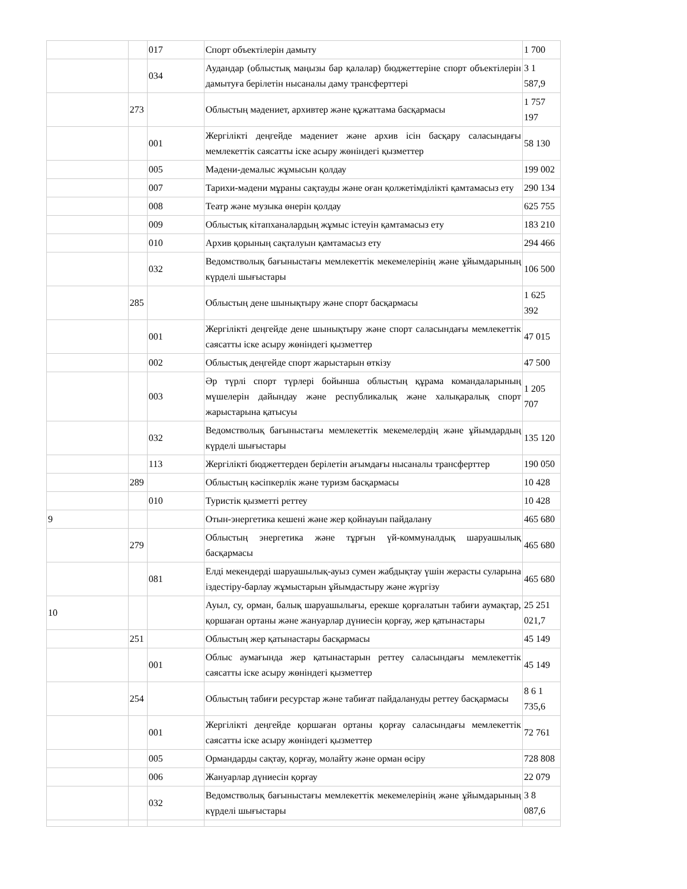| | | 017 | Спорт объектілерін дамыту | 1 700 |
| | | 034 | Аудандар (облыстық маңызы бар қалалар) бюджеттеріне спорт объектілерін дамытуға берілетін нысаналы даму трансферттері | 3 1 587,9 |
| | 273 | | Облыстың мәдениет, архивтер және құжаттама басқармасы | 1 757 197 |
| | | 001 | Жергілікті деңгейде мәдениет және архив ісін басқару саласындағы мемлекеттік саясатты іске асыру жөніндегі қызметтер | 58 130 |
| | | 005 | Мәдени-демалыс жұмысын қолдау | 199 002 |
| | | 007 | Тарихи-мәдени мұраны сақтауды және оған қолжетімділікті қамтамасыз ету | 290 134 |
| | | 008 | Театр және музыка өнерін қолдау | 625 755 |
| | | 009 | Облыстық кітапханалардың жұмыс істеуін қамтамасыз ету | 183 210 |
| | | 010 | Архив қорының сақталуын қамтамасыз ету | 294 466 |
| | | 032 | Ведомстволық бағыныстағы мемлекеттік мекемелерінің және ұйымдарының күрделі шығыстары | 106 500 |
| | 285 | | Облыстың дене шынықтыру және спорт басқармасы | 1 625 392 |
| | | 001 | Жергілікті деңгейде дене шынықтыру және спорт саласындағы мемлекеттік саясатты іске асыру жөніндегі қызметтер | 47 015 |
| | | 002 | Облыстық деңгейде спорт жарыстарын өткізу | 47 500 |
| | | 003 | Әр түрлі спорт түрлері бойынша облыстың құрама командаларының мүшелерін дайындау және республикалық және халықаралық спорт жарыстарына қатысуы | 1 205 707 |
| | | 032 | Ведомстволық бағыныстағы мемлекеттік мекемелердің және ұйымдардың күрделі шығыстары | 135 120 |
| | | 113 | Жергілікті бюджеттерден берілетін ағымдағы нысаналы трансферттер | 190 050 |
| | 289 | | Облыстың кәсіпкерлік және туризм басқармасы | 10 428 |
| | | 010 | Туристік қызметті реттеу | 10 428 |
| 9 | | | Отын-энергетика кешені және жер қойнауын пайдалану | 465 680 |
| | 279 | | Облыстың энергетика және тұрғын үй-коммуналдық шаруашылық басқармасы | 465 680 |
| | | 081 | Елді мекендерді шаруашылық-ауыз сумен жабдықтау үшін жерасты суларына іздестіру-барлау жұмыстарын ұйымдастыру және жүргізу | 465 680 |
| 10 | | | Ауыл, су, орман, балық шаруашылығы, ерекше қорғалатын табиғи аумақтар, қоршаған ортаны және жануарлар дүниесін қорғау, жер қатынастары | 25 251 021,7 |
| | 251 | | Облыстың жер қатынастары басқармасы | 45 149 |
| | | 001 | Облыс аумағында жер қатынастарын реттеу саласындағы мемлекеттік саясатты іске асыру жөніндегі қызметтер | 45 149 |
| | 254 | | Облыстың табиғи ресурстар және табиғат пайдалануды реттеу басқармасы | 8 6 1 735,6 |
| | | 001 | Жергілікті деңгейде қоршаған ортаны қорғау саласындағы мемлекеттік саясатты іске асыру жөніндегі қызметтер | 72 761 |
| | | 005 | Ормандарды сақтау, қорғау, молайту және орман өсіру | 728 808 |
| | | 006 | Жануарлар дүниесін қорғау | 22 079 |
| | | 032 | Ведомстволық бағыныстағы мемлекеттік мекемелерінің және ұйымдарының күрделі шығыстары | 3 8 087,6 |